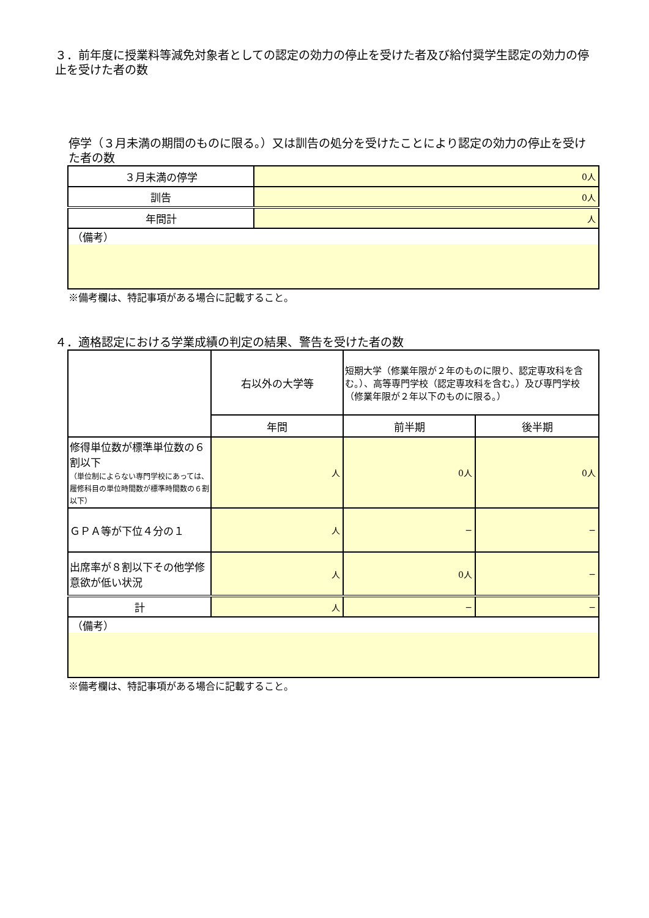３．前年度に授業料等減免対象者としての認定の効力の停止を受けた者及び給付奨学生認定の効力の停止を受けた者の数
停学（３月未満の期間のものに限る。）又は訓告の処分を受けたことにより認定の効力の停止を受けた者の数
| ３月未満の停学 | 0人 |
| 訓告 | 0人 |
| 年間計 | 人 |
| （備考） | |
※備考欄は、特記事項がある場合に記載すること。
４．適格認定における学業成績の判定の結果、警告を受けた者の数
| | 右以外の大学等 | 短期大学（修業年限が２年のものに限り、認定専攻科を含む。）、高等専門学校（認定専攻科を含む。）及び専門学校（修業年限が２年以下のものに限る。） | |
| | 年間 | 前半期 | 後半期 |
| 修得単位数が標準単位数の６割以下 （単位制によらない専門学校にあっては、履修科目の単位時間数が標準時間数の６割以下） | 人 | 0人 | 0人 |
| ＧＰＡ等が下位４分の１ | 人 | − | − |
| 出席率が８割以下その他学修意欲が低い状況 | 人 | 0人 | − |
| 計 | 人 | − | − |
| （備考） | | | |
※備考欄は、特記事項がある場合に記載すること。